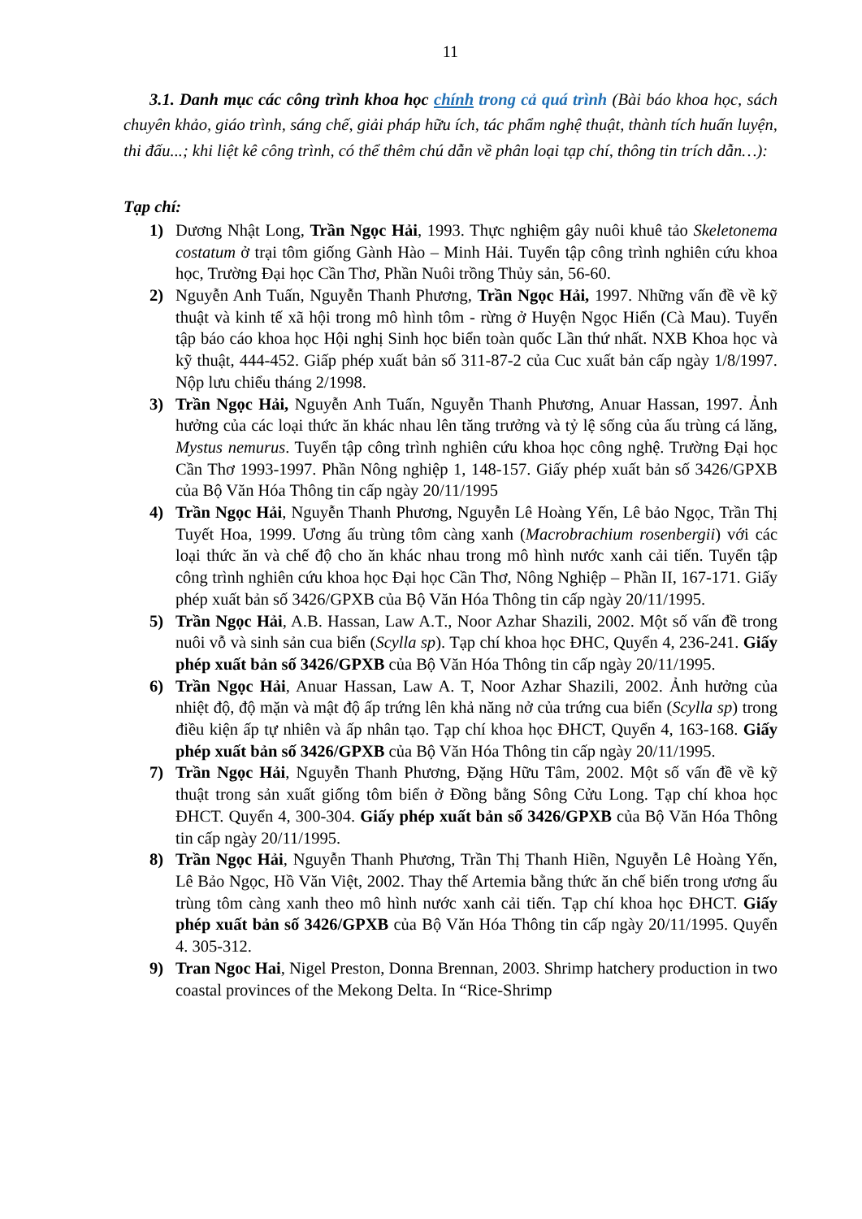11
3.1. Danh mục các công trình khoa học chính trong cả quá trình (Bài báo khoa học, sách chuyên khảo, giáo trình, sáng chế, giải pháp hữu ích, tác phẩm nghệ thuật, thành tích huấn luyện, thi đấu...; khi liệt kê công trình, có thể thêm chú dẫn về phân loại tạp chí, thông tin trích dẫn…):
Tạp chí:
1) Dương Nhật Long, Trần Ngọc Hải, 1993. Thực nghiệm gây nuôi khuê tảo Skeletonema costatum ở trại tôm giống Gành Hào – Minh Hải. Tuyển tập công trình nghiên cứu khoa học, Trường Đại học Cần Thơ, Phần Nuôi trồng Thủy sản, 56-60.
2) Nguyễn Anh Tuấn, Nguyễn Thanh Phương, Trần Ngọc Hải, 1997. Những vấn đề về kỹ thuật và kinh tế xã hội trong mô hình tôm - rừng ở Huyện Ngọc Hiển (Cà Mau). Tuyển tập báo cáo khoa học Hội nghị Sinh học biển toàn quốc Lần thứ nhất. NXB Khoa học và kỹ thuật, 444-452. Giấp phép xuất bản số 311-87-2 của Cuc xuất bản cấp ngày 1/8/1997. Nộp lưu chiểu tháng 2/1998.
3) Trần Ngọc Hải, Nguyễn Anh Tuấn, Nguyễn Thanh Phương, Anuar Hassan, 1997. Ảnh hưởng của các loại thức ăn khác nhau lên tăng trưởng và tỷ lệ sống của ấu trùng cá lăng, Mystus nemurus. Tuyển tập công trình nghiên cứu khoa học công nghệ. Trường Đại học Cần Thơ 1993-1997. Phần Nông nghiệp 1, 148-157. Giấy phép xuất bản số 3426/GPXB của Bộ Văn Hóa Thông tin cấp ngày 20/11/1995
4) Trần Ngọc Hải, Nguyễn Thanh Phương, Nguyễn Lê Hoàng Yến, Lê bảo Ngọc, Trần Thị Tuyết Hoa, 1999. Ương ấu trùng tôm càng xanh (Macrobrachium rosenbergii) với các loại thức ăn và chế độ cho ăn khác nhau trong mô hình nước xanh cải tiến. Tuyển tập công trình nghiên cứu khoa học Đại học Cần Thơ, Nông Nghiệp – Phần II, 167-171. Giấy phép xuất bản số 3426/GPXB của Bộ Văn Hóa Thông tin cấp ngày 20/11/1995.
5) Trần Ngọc Hải, A.B. Hassan, Law A.T., Noor Azhar Shazili, 2002. Một số vấn đề trong nuôi vỗ và sinh sản cua biển (Scylla sp). Tạp chí khoa học ĐHC, Quyển 4, 236-241. Giấy phép xuất bản số 3426/GPXB của Bộ Văn Hóa Thông tin cấp ngày 20/11/1995.
6) Trần Ngọc Hải, Anuar Hassan, Law A. T, Noor Azhar Shazili, 2002. Ảnh hưởng của nhiệt độ, độ mặn và mật độ ấp trứng lên khả năng nở của trứng cua biển (Scylla sp) trong điều kiện ấp tự nhiên và ấp nhân tạo. Tạp chí khoa học ĐHCT, Quyển 4, 163-168. Giấy phép xuất bản số 3426/GPXB của Bộ Văn Hóa Thông tin cấp ngày 20/11/1995.
7) Trần Ngọc Hải, Nguyễn Thanh Phương, Đặng Hữu Tâm, 2002. Một số vấn đề về kỹ thuật trong sản xuất giống tôm biển ở Đồng bằng Sông Cửu Long. Tạp chí khoa học ĐHCT. Quyển 4, 300-304. Giấy phép xuất bản số 3426/GPXB của Bộ Văn Hóa Thông tin cấp ngày 20/11/1995.
8) Trần Ngọc Hải, Nguyễn Thanh Phương, Trần Thị Thanh Hiền, Nguyễn Lê Hoàng Yến, Lê Bảo Ngọc, Hồ Văn Việt, 2002. Thay thế Artemia bằng thức ăn chế biến trong ương ấu trùng tôm càng xanh theo mô hình nước xanh cải tiến. Tạp chí khoa học ĐHCT. Giấy phép xuất bản số 3426/GPXB của Bộ Văn Hóa Thông tin cấp ngày 20/11/1995. Quyển 4. 305-312.
9) Tran Ngoc Hai, Nigel Preston, Donna Brennan, 2003. Shrimp hatchery production in two coastal provinces of the Mekong Delta. In “Rice-Shrimp